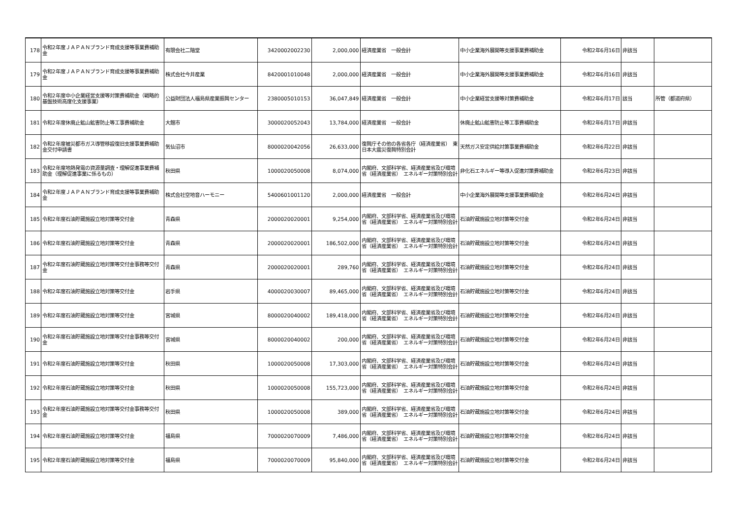| 178 | 令和2年度ＪＡＰＡＮブランド育成支援等事業費補助金 | 有限会社二階堂 | 3420002002230 | 2,000,000 | 経済産業省 一般会計 | 中小企業海外展開等支援事業費補助金 | 令和2年6月16日 | 非該当 | |
| 179 | 令和2年度ＪＡＰＡＮブランド育成支援等事業費補助金 | 株式会社今井産業 | 8420001010048 | 2,000,000 | 経済産業省 一般会計 | 中小企業海外展開等支援事業費補助金 | 令和2年6月16日 | 非該当 | |
| 180 | 令和2年度中小企業経営支援等対策費補助金（戦略的基盤技術高度化支援事業） | 公益財団法人福島県産業振興センター | 2380005010153 | 36,047,849 | 経済産業省 一般会計 | 中小企業経営支援等対策費補助金 | 令和2年6月17日 | 該当 | 所管（都道府県） |
| 181 | 令和2年度休廃止鉱山鉱害防止等工事費補助金 | 大館市 | 3000020052043 | 13,784,000 | 経済産業省 一般会計 | 休廃止鉱山鉱害防止等工事費補助金 | 令和2年6月17日 | 非該当 | |
| 182 | 令和2年度被災都市ガス導管移設復旧支援事業費補助金交付申請書 | 気仙沼市 | 8000020042056 | 26,633,000 | 復興庁その他の各省各庁（経済産業省） 東日本大震災復興特別会計 | 天然ガス安定供給対策事業費補助金 | 令和2年6月22日 | 非該当 | |
| 183 | 令和2年度地熱発電の資源量調査・理解促進事業費補助金（理解促進事業に係るもの） | 秋田県 | 1000020050008 | 8,074,000 | 内閣府、文部科学省、経済産業省及び環境省（経済産業省） エネルギー対策特別会計 | 非化石エネルギー等導入促進対策費補助金 | 令和2年6月23日 | 非該当 | |
| 184 | 令和2年度ＪＡＰＡＮブランド育成支援等事業費補助金 | 株式会社空地音ハーモニー | 5400601001120 | 2,000,000 | 経済産業省 一般会計 | 中小企業海外展開等支援事業費補助金 | 令和2年6月24日 | 非該当 | |
| 185 | 令和2年度石油貯蔵施設立地対策等交付金 | 青森県 | 2000020020001 | 9,254,000 | 内閣府、文部科学省、経済産業省及び環境省（経済産業省） エネルギー対策特別会計 | 石油貯蔵施設立地対策等交付金 | 令和2年6月24日 | 非該当 | |
| 186 | 令和2年度石油貯蔵施設立地対策等交付金 | 青森県 | 2000020020001 | 186,502,000 | 内閣府、文部科学省、経済産業省及び環境省（経済産業省） エネルギー対策特別会計 | 石油貯蔵施設立地対策等交付金 | 令和2年6月24日 | 非該当 | |
| 187 | 令和2年度石油貯蔵施設立地対策等交付金事務等交付金 | 青森県 | 2000020020001 | 289,760 | 内閣府、文部科学省、経済産業省及び環境省（経済産業省） エネルギー対策特別会計 | 石油貯蔵施設立地対策等交付金 | 令和2年6月24日 | 非該当 | |
| 188 | 令和2年度石油貯蔵施設立地対策等交付金 | 岩手県 | 4000020030007 | 89,465,000 | 内閣府、文部科学省、経済産業省及び環境省（経済産業省） エネルギー対策特別会計 | 石油貯蔵施設立地対策等交付金 | 令和2年6月24日 | 非該当 | |
| 189 | 令和2年度石油貯蔵施設立地対策等交付金 | 宮城県 | 8000020040002 | 189,418,000 | 内閣府、文部科学省、経済産業省及び環境省（経済産業省） エネルギー対策特別会計 | 石油貯蔵施設立地対策等交付金 | 令和2年6月24日 | 非該当 | |
| 190 | 令和2年度石油貯蔵施設立地対策等交付金事務等交付金 | 宮城県 | 8000020040002 | 200,000 | 内閣府、文部科学省、経済産業省及び環境省（経済産業省） エネルギー対策特別会計 | 石油貯蔵施設立地対策等交付金 | 令和2年6月24日 | 非該当 | |
| 191 | 令和2年度石油貯蔵施設立地対策等交付金 | 秋田県 | 1000020050008 | 17,303,000 | 内閣府、文部科学省、経済産業省及び環境省（経済産業省） エネルギー対策特別会計 | 石油貯蔵施設立地対策等交付金 | 令和2年6月24日 | 非該当 | |
| 192 | 令和2年度石油貯蔵施設立地対策等交付金 | 秋田県 | 1000020050008 | 155,723,000 | 内閣府、文部科学省、経済産業省及び環境省（経済産業省） エネルギー対策特別会計 | 石油貯蔵施設立地対策等交付金 | 令和2年6月24日 | 非該当 | |
| 193 | 令和2年度石油貯蔵施設立地対策等交付金事務等交付金 | 秋田県 | 1000020050008 | 389,000 | 内閣府、文部科学省、経済産業省及び環境省（経済産業省） エネルギー対策特別会計 | 石油貯蔵施設立地対策等交付金 | 令和2年6月24日 | 非該当 | |
| 194 | 令和2年度石油貯蔵施設立地対策等交付金 | 福島県 | 7000020070009 | 7,486,000 | 内閣府、文部科学省、経済産業省及び環境省（経済産業省） エネルギー対策特別会計 | 石油貯蔵施設立地対策等交付金 | 令和2年6月24日 | 非該当 | |
| 195 | 令和2年度石油貯蔵施設立地対策等交付金 | 福島県 | 7000020070009 | 95,840,000 | 内閣府、文部科学省、経済産業省及び環境省（経済産業省） エネルギー対策特別会計 | 石油貯蔵施設立地対策等交付金 | 令和2年6月24日 | 非該当 | |